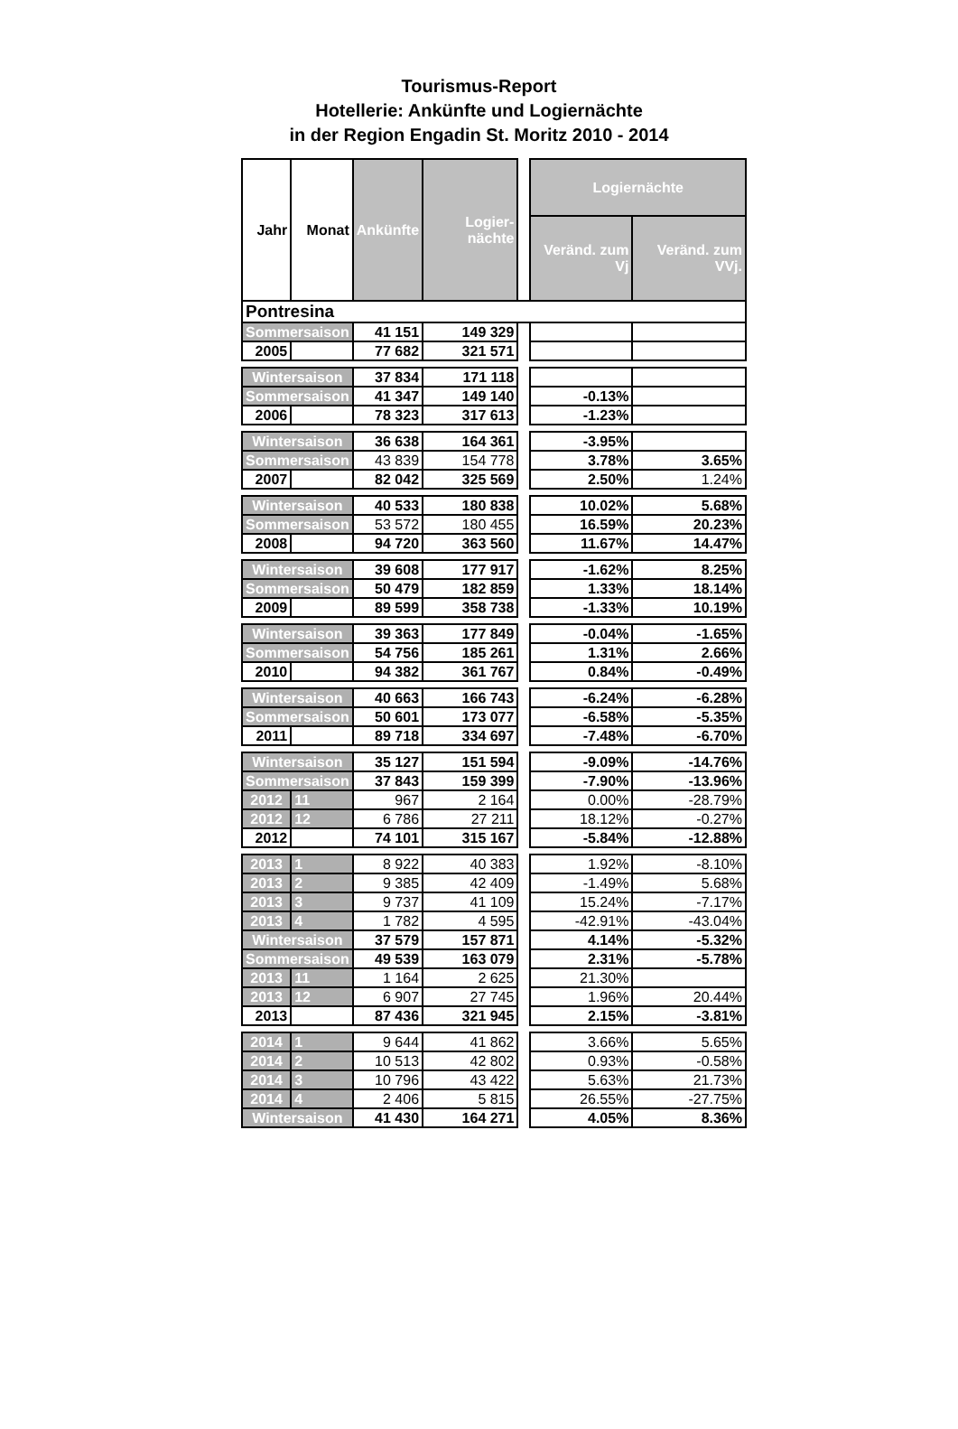Tourismus-Report
Hotellerie: Ankünfte und Logiernächte
in der Region Engadin St. Moritz 2010 - 2014
| Jahr | Monat | Ankünfte | Logier-nächte | | Logiernächte | |
| | | | | | Veränd. zum Vj | Veränd. zum VVj. |
| Pontresina | | | | | | |
| Sommersaison | | 41 151 | 149 329 | | | |
| 2005 | | 77 682 | 321 571 | | | |
| Wintersaison | | 37 834 | 171 118 | | | |
| Sommersaison | | 41 347 | 149 140 | | -0.13% | |
| 2006 | | 78 323 | 317 613 | | -1.23% | |
| Wintersaison | | 36 638 | 164 361 | | -3.95% | |
| Sommersaison | | 43 839 | 154 778 | | 3.78% | 3.65% |
| 2007 | | 82 042 | 325 569 | | 2.50% | 1.24% |
| Wintersaison | | 40 533 | 180 838 | | 10.02% | 5.68% |
| Sommersaison | | 53 572 | 180 455 | | 16.59% | 20.23% |
| 2008 | | 94 720 | 363 560 | | 11.67% | 14.47% |
| Wintersaison | | 39 608 | 177 917 | | -1.62% | 8.25% |
| Sommersaison | | 50 479 | 182 859 | | 1.33% | 18.14% |
| 2009 | | 89 599 | 358 738 | | -1.33% | 10.19% |
| Wintersaison | | 39 363 | 177 849 | | -0.04% | -1.65% |
| Sommersaison | | 54 756 | 185 261 | | 1.31% | 2.66% |
| 2010 | | 94 382 | 361 767 | | 0.84% | -0.49% |
| Wintersaison | | 40 663 | 166 743 | | -6.24% | -6.28% |
| Sommersaison | | 50 601 | 173 077 | | -6.58% | -5.35% |
| 2011 | | 89 718 | 334 697 | | -7.48% | -6.70% |
| Wintersaison | | 35 127 | 151 594 | | -9.09% | -14.76% |
| Sommersaison | | 37 843 | 159 399 | | -7.90% | -13.96% |
| 2012 | 11 | 967 | 2 164 | | 0.00% | -28.79% |
| 2012 | 12 | 6 786 | 27 211 | | 18.12% | -0.27% |
| 2012 | | 74 101 | 315 167 | | -5.84% | -12.88% |
| 2013 | 1 | 8 922 | 40 383 | | 1.92% | -8.10% |
| 2013 | 2 | 9 385 | 42 409 | | -1.49% | 5.68% |
| 2013 | 3 | 9 737 | 41 109 | | 15.24% | -7.17% |
| 2013 | 4 | 1 782 | 4 595 | | -42.91% | -43.04% |
| Wintersaison | | 37 579 | 157 871 | | 4.14% | -5.32% |
| Sommersaison | | 49 539 | 163 079 | | 2.31% | -5.78% |
| 2013 | 11 | 1 164 | 2 625 | | 21.30% | |
| 2013 | 12 | 6 907 | 27 745 | | 1.96% | 20.44% |
| 2013 | | 87 436 | 321 945 | | 2.15% | -3.81% |
| 2014 | 1 | 9 644 | 41 862 | | 3.66% | 5.65% |
| 2014 | 2 | 10 513 | 42 802 | | 0.93% | -0.58% |
| 2014 | 3 | 10 796 | 43 422 | | 5.63% | 21.73% |
| 2014 | 4 | 2 406 | 5 815 | | 26.55% | -27.75% |
| Wintersaison | | 41 430 | 164 271 | | 4.05% | 8.36% |